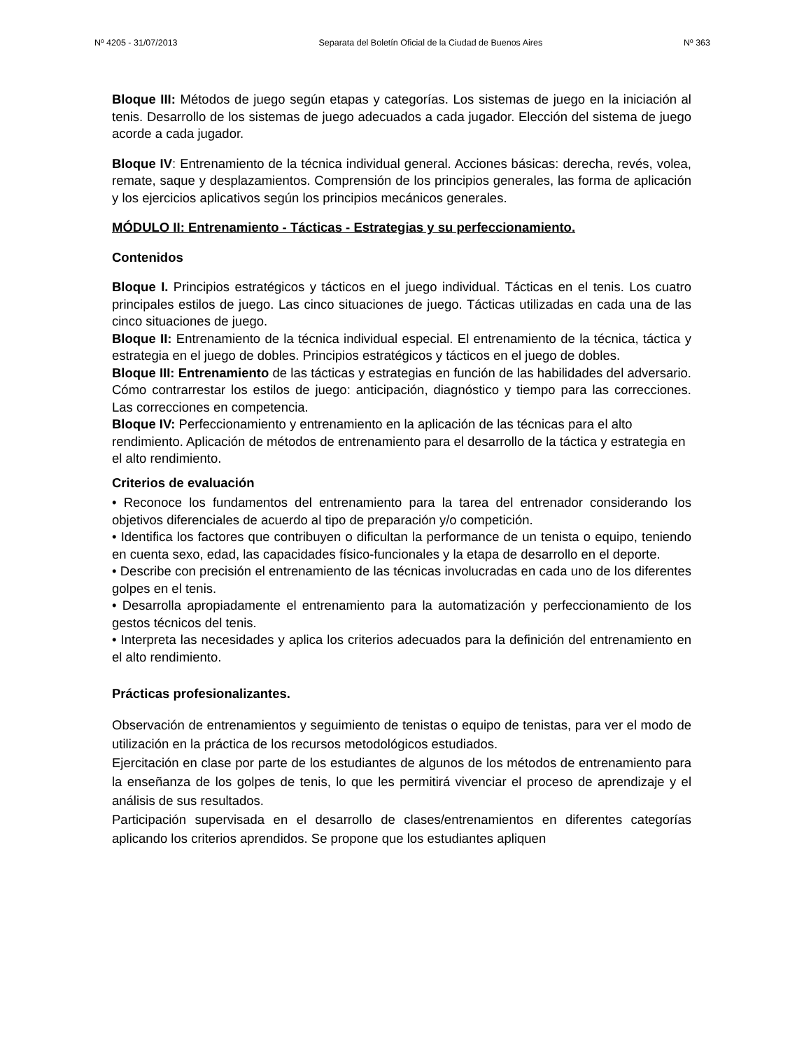Nº 4205 - 31/07/2013 Separata del Boletín Oficial de la Ciudad de Buenos Aires Nº 363
Bloque III: Métodos de juego según etapas y categorías. Los sistemas de juego en la iniciación al tenis. Desarrollo de los sistemas de juego adecuados a cada jugador. Elección del sistema de juego acorde a cada jugador.
Bloque IV: Entrenamiento de la técnica individual general. Acciones básicas: derecha, revés, volea, remate, saque y desplazamientos. Comprensión de los principios generales, las forma de aplicación y los ejercicios aplicativos según los principios mecánicos generales.
MÓDULO II: Entrenamiento - Tácticas - Estrategias y su perfeccionamiento.
Contenidos
Bloque I. Principios estratégicos y tácticos en el juego individual. Tácticas en el tenis. Los cuatro principales estilos de juego. Las cinco situaciones de juego. Tácticas utilizadas en cada una de las cinco situaciones de juego.
Bloque II: Entrenamiento de la técnica individual especial. El entrenamiento de la técnica, táctica y estrategia en el juego de dobles. Principios estratégicos y tácticos en el juego de dobles.
Bloque III: Entrenamiento de las tácticas y estrategias en función de las habilidades del adversario. Cómo contrarrestar los estilos de juego: anticipación, diagnóstico y tiempo para las correcciones. Las correcciones en competencia.
Bloque IV: Perfeccionamiento y entrenamiento en la aplicación de las técnicas para el alto rendimiento. Aplicación de métodos de entrenamiento para el desarrollo de la táctica y estrategia en el alto rendimiento.
Criterios de evaluación
• Reconoce los fundamentos del entrenamiento para la tarea del entrenador considerando los objetivos diferenciales de acuerdo al tipo de preparación y/o competición.
• Identifica los factores que contribuyen o dificultan la performance de un tenista o equipo, teniendo en cuenta sexo, edad, las capacidades físico-funcionales y la etapa de desarrollo en el deporte.
• Describe con precisión el entrenamiento de las técnicas involucradas en cada uno de los diferentes golpes en el tenis.
• Desarrolla apropiadamente el entrenamiento para la automatización y perfeccionamiento de los gestos técnicos del tenis.
• Interpreta las necesidades y aplica los criterios adecuados para la definición del entrenamiento en el alto rendimiento.
Prácticas profesionalizantes.
Observación de entrenamientos y seguimiento de tenistas o equipo de tenistas, para ver el modo de utilización en la práctica de los recursos metodológicos estudiados.
Ejercitación en clase por parte de los estudiantes de algunos de los métodos de entrenamiento para la enseñanza de los golpes de tenis, lo que les permitirá vivenciar el proceso de aprendizaje y el análisis de sus resultados.
Participación supervisada en el desarrollo de clases/entrenamientos en diferentes categorías aplicando los criterios aprendidos. Se propone que los estudiantes apliquen